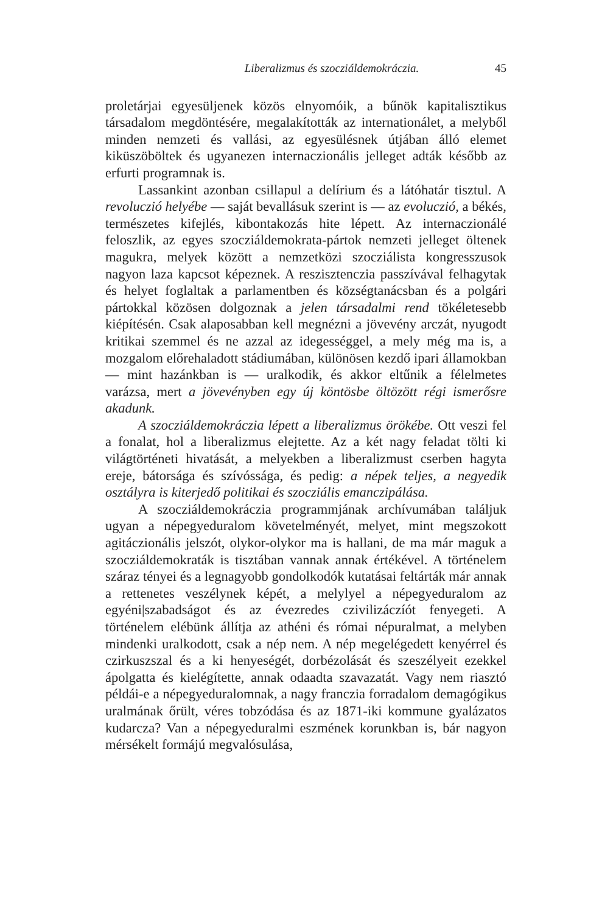Liberalizmus és szocziáldemokráczia. 45
proletárjai egyesüljenek közös elnyomóik, a bűnök kapitalisztikus társadalom megdöntésére, megalakították az internationálet, a melyből minden nemzeti és vallási, az egyesülésnek útjában álló elemet kiküszöböltek és ugyanezen internaczionális jelleget adták később az erfurti programnak is.
Lassankint azonban csillapul a delírium és a látóhatár tisztul. A revoluczió helyébe — saját bevallásuk szerint is — az evoluczió, a békés, természetes kifejlés, kibontakozás hite lépett. Az internaczionálé feloszlik, az egyes szocziáldemokrata-pártok nemzeti jelleget öltenek magukra, melyek között a nemzetközi szocziálista kongresszusok nagyon laza kapcsot képeznek. A reszisztenczia passzívával felhagytak és helyet foglaltak a parlamentben és községtanácsban és a polgári pártokkal közösen dolgoznak a jelen társadalmi rend tökéletesebb kiépítésén. Csak alaposabban kell megnézni a jövevény arczát, nyugodt kritikai szemmel és ne azzal az idegességgel, a mely még ma is, a mozgalom előrehaladott stádiumában, különösen kezdő ipari államokban — mint hazánkban is — uralkodik, és akkor eltűnik a félelmetes varázsa, mert a jövevényben egy új köntösbe öltözött régi ismerősre akadunk.
A szocziáldemokráczia lépett a liberalizmus örökébe. Ott veszi fel a fonalat, hol a liberalizmus elejtette. Az a két nagy feladat tölti ki világtörténeti hivatását, a melyekben a liberalizmust cserben hagyta ereje, bátorsága és szívóssága, és pedig: a népek teljes, a negyedik osztályra is kiterjedő politikai és szocziális emanczipálása.
A szocziáldemokráczia programmjának archívumában találjuk ugyan a népegyeduralom követelményét, melyet, mint megszokott agitáczionális jelszót, olykor-olykor ma is hallani, de ma már maguk a szocziáldemokraták is tisztában vannak annak értékével. A történelem száraz tényei és a legnagyobb gondolkodók kutatásai feltárták már annak a rettenetes veszélynek képét, a melylyel a népegyeduralom az egyéni|szabadságot és az évezredes czivilizáczíót fenyegeti. A történelem elébünk állítja az athéni és római népuralmat, a melyben mindenki uralkodott, csak a nép nem. A nép megelégedett kenyérrel és czirkuszszal és a ki henyeségét, dorbézolását és szeszélyeit ezekkel ápolgatta és kielégítette, annak odaadta szavazatát. Vagy nem riasztó példái-e a népegyeduralomnak, a nagy franczia forradalom demagógikus uralmának őrült, véres tobzódása és az 1871-iki kommune gyalázatos kudarcza? Van a népegyeduralmi eszmének korunkban is, bár nagyon mérsékelt formájú megvalósulása,